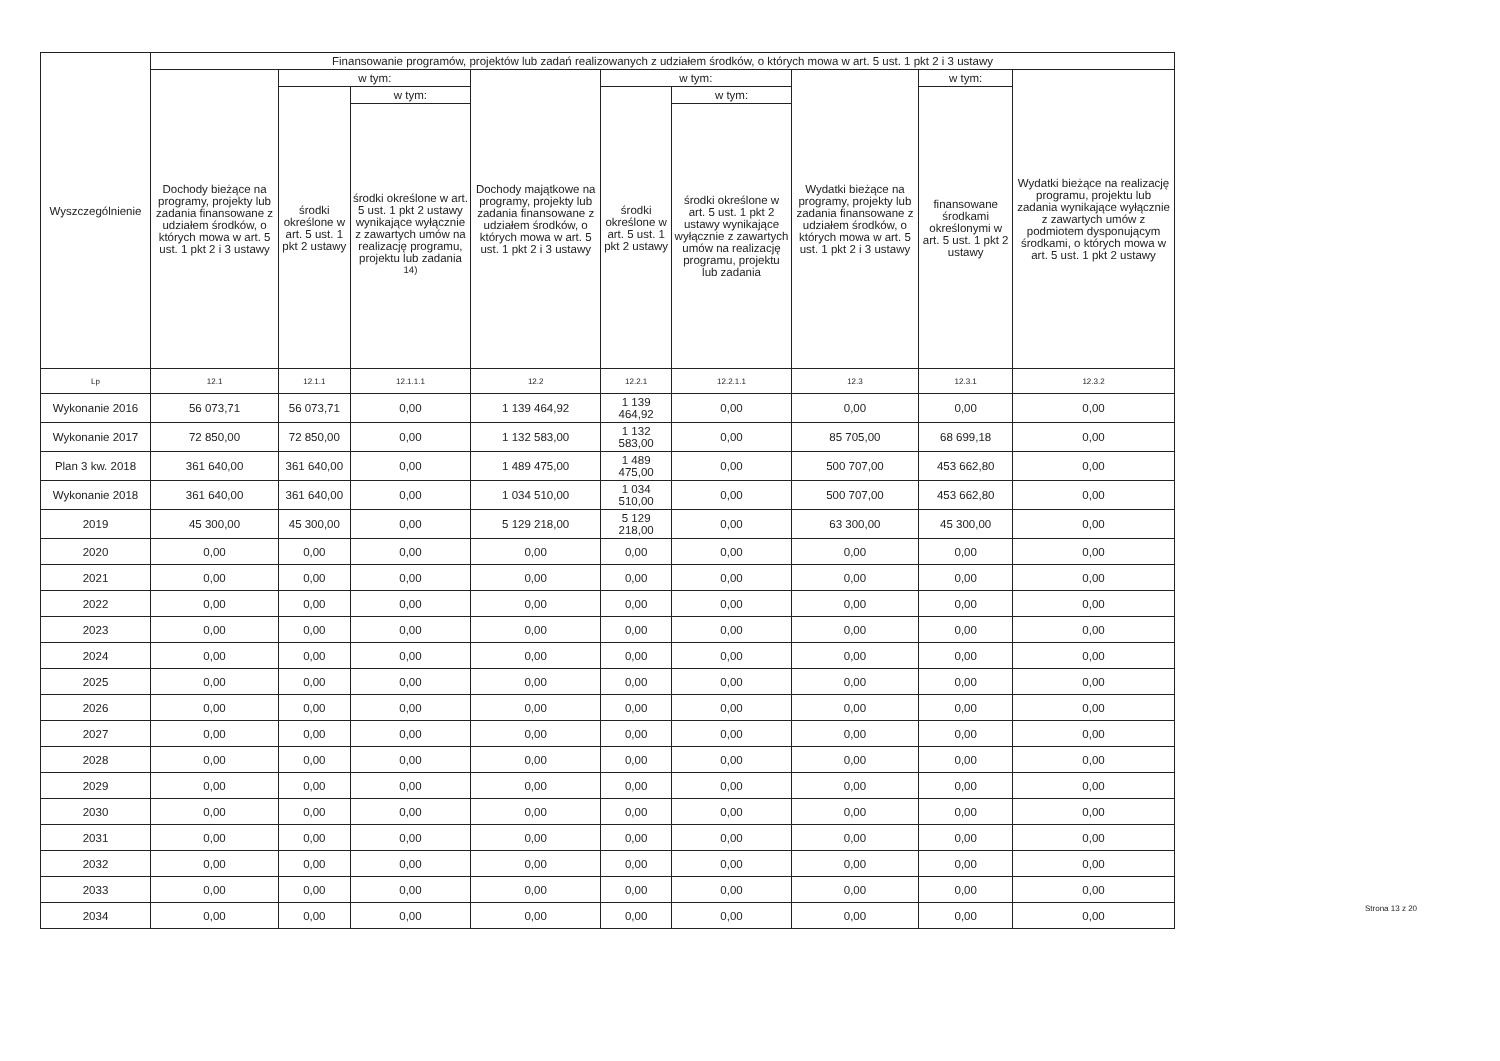| Wyszczególnienie | Finansowanie programów, projektów lub zadań realizowanych z udziałem środków, o których mowa w art. 5 ust. 1 pkt 2 i 3 ustawy | | | | | | | | |
| --- | --- | --- | --- | --- | --- | --- | --- | --- | --- |
| | Dochody bieżące na programy, projekty lub zadania finansowane z udziałem środków, o których mowa w art. 5 ust. 1 pkt 2 i 3 ustawy | w tym: | | Dochody majątkowe na programy, projekty lub zadania finansowane z udziałem środków, o których mowa w art. 5 ust. 1 pkt 2 i 3 ustawy | w tym: | | Wydatki bieżące na programy, projekty lub zadania finansowane z udziałem środków, o których mowa w art. 5 ust. 1 pkt 2 i 3 ustawy | w tym: | Wydatki bieżące na realizację programu, projektu lub zadania wynikające wyłącznie z zawartych umów z podmiotem dysponującym środkami, o których mowa w art. 5 ust. 1 pkt 2 ustawy |
| | | środki określone w art. 5 ust. 1 pkt 2 ustawy | w tym: | | środki określone w art. 5 ust. 1 pkt 2 ustawy | w tym: | | finansowane środkami określonymi w art. 5 ust. 1 pkt 2 ustawy | |
| | | | środki określone w art. 5 ust. 1 pkt 2 ustawy wynikające wyłącznie z zawartych umów na realizację programu, projektu lub zadania <sup>14)</sup> | | | środki określone w art. 5 ust. 1 pkt 2 ustawy wynikające wyłącznie z zawartych umów na realizację programu, projektu lub zadania | | | |
| Lp | 12.1 | 12.1.1 | 12.1.1.1 | 12.2 | 12.2.1 | 12.2.1.1 | 12.3 | 12.3.1 | 12.3.2 |
| Wykonanie 2016 | 56 073,71 | 56 073,71 | 0,00 | 1 139 464,92 | 1 139 464,92 | 0,00 | 0,00 | 0,00 | 0,00 |
| Wykonanie 2017 | 72 850,00 | 72 850,00 | 0,00 | 1 132 583,00 | 1 132 583,00 | 0,00 | 85 705,00 | 68 699,18 | 0,00 |
| Plan 3 kw. 2018 | 361 640,00 | 361 640,00 | 0,00 | 1 489 475,00 | 1 489 475,00 | 0,00 | 500 707,00 | 453 662,80 | 0,00 |
| Wykonanie 2018 | 361 640,00 | 361 640,00 | 0,00 | 1 034 510,00 | 1 034 510,00 | 0,00 | 500 707,00 | 453 662,80 | 0,00 |
| 2019 | 45 300,00 | 45 300,00 | 0,00 | 5 129 218,00 | 5 129 218,00 | 0,00 | 63 300,00 | 45 300,00 | 0,00 |
| 2020 | 0,00 | 0,00 | 0,00 | 0,00 | 0,00 | 0,00 | 0,00 | 0,00 | 0,00 |
| 2021 | 0,00 | 0,00 | 0,00 | 0,00 | 0,00 | 0,00 | 0,00 | 0,00 | 0,00 |
| 2022 | 0,00 | 0,00 | 0,00 | 0,00 | 0,00 | 0,00 | 0,00 | 0,00 | 0,00 |
| 2023 | 0,00 | 0,00 | 0,00 | 0,00 | 0,00 | 0,00 | 0,00 | 0,00 | 0,00 |
| 2024 | 0,00 | 0,00 | 0,00 | 0,00 | 0,00 | 0,00 | 0,00 | 0,00 | 0,00 |
| 2025 | 0,00 | 0,00 | 0,00 | 0,00 | 0,00 | 0,00 | 0,00 | 0,00 | 0,00 |
| 2026 | 0,00 | 0,00 | 0,00 | 0,00 | 0,00 | 0,00 | 0,00 | 0,00 | 0,00 |
| 2027 | 0,00 | 0,00 | 0,00 | 0,00 | 0,00 | 0,00 | 0,00 | 0,00 | 0,00 |
| 2028 | 0,00 | 0,00 | 0,00 | 0,00 | 0,00 | 0,00 | 0,00 | 0,00 | 0,00 |
| 2029 | 0,00 | 0,00 | 0,00 | 0,00 | 0,00 | 0,00 | 0,00 | 0,00 | 0,00 |
| 2030 | 0,00 | 0,00 | 0,00 | 0,00 | 0,00 | 0,00 | 0,00 | 0,00 | 0,00 |
| 2031 | 0,00 | 0,00 | 0,00 | 0,00 | 0,00 | 0,00 | 0,00 | 0,00 | 0,00 |
| 2032 | 0,00 | 0,00 | 0,00 | 0,00 | 0,00 | 0,00 | 0,00 | 0,00 | 0,00 |
| 2033 | 0,00 | 0,00 | 0,00 | 0,00 | 0,00 | 0,00 | 0,00 | 0,00 | 0,00 |
| 2034 | 0,00 | 0,00 | 0,00 | 0,00 | 0,00 | 0,00 | 0,00 | 0,00 | 0,00 |
Strona 13 z 20